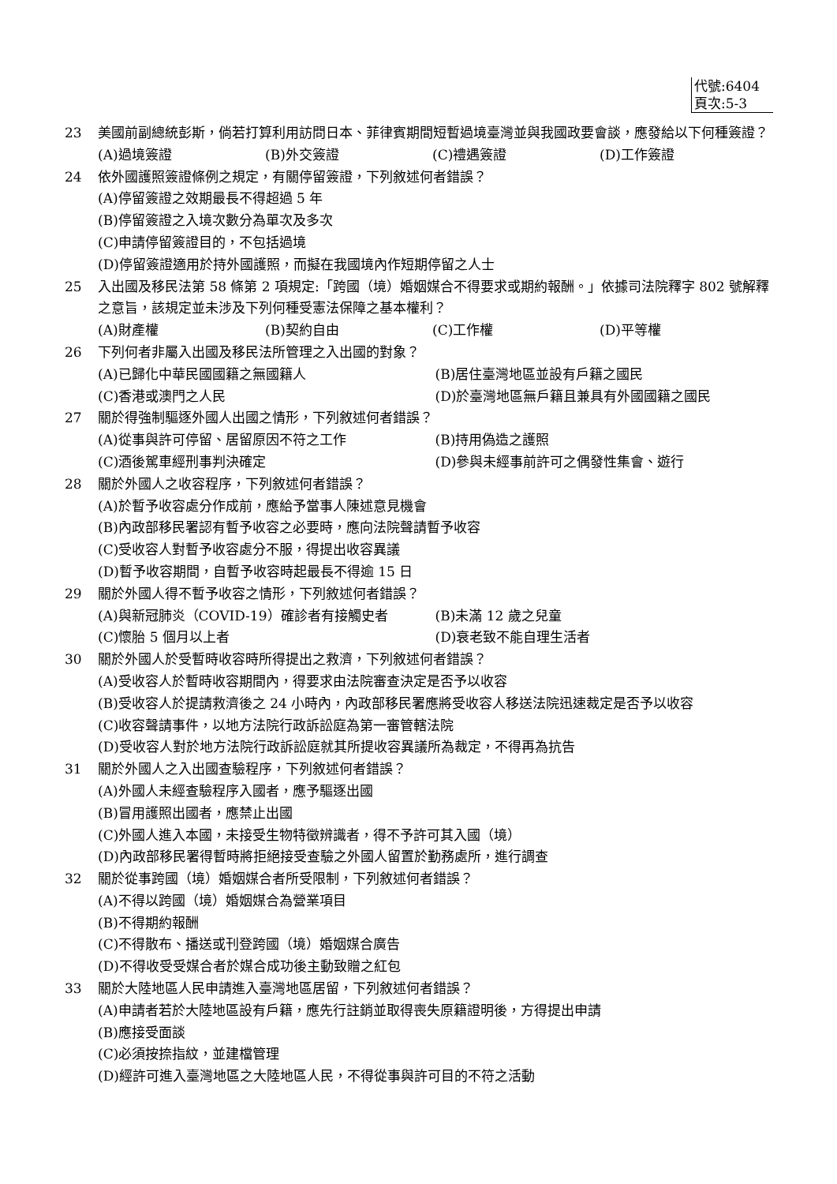代號:6404
頁次:5-3
23 美國前副總統彭斯，倘若打算利用訪問日本、菲律賓期間短暫過境臺灣並與我國政要會談，應發給以下何種簽證？
(A)過境簽證 (B)外交簽證 (C)禮遇簽證 (D)工作簽證
24 依外國護照簽證條例之規定，有關停留簽證，下列敘述何者錯誤？
(A)停留簽證之效期最長不得超過 5 年
(B)停留簽證之入境次數分為單次及多次
(C)申請停留簽證目的，不包括過境
(D)停留簽證適用於持外國護照，而擬在我國境內作短期停留之人士
25 入出國及移民法第 58 條第 2 項規定:「跨國（境）婚姻媒合不得要求或期約報酬。」依據司法院釋字 802 號解釋之意旨，該規定並未涉及下列何種受憲法保障之基本權利？
(A)財產權 (B)契約自由 (C)工作權 (D)平等權
26 下列何者非屬入出國及移民法所管理之入出國的對象？
(A)已歸化中華民國國籍之無國籍人 (B)居住臺灣地區並設有戶籍之國民
(C)香港或澳門之人民 (D)於臺灣地區無戶籍且兼具有外國國籍之國民
27 關於得強制驅逐外國人出國之情形，下列敘述何者錯誤？
(A)從事與許可停留、居留原因不符之工作 (B)持用偽造之護照
(C)酒後駕車經刑事判決確定 (D)參與未經事前許可之偶發性集會、遊行
28 關於外國人之收容程序，下列敘述何者錯誤？
(A)於暫予收容處分作成前，應給予當事人陳述意見機會
(B)內政部移民署認有暫予收容之必要時，應向法院聲請暫予收容
(C)受收容人對暫予收容處分不服，得提出收容異議
(D)暫予收容期間，自暫予收容時起最長不得逾 15 日
29 關於外國人得不暫予收容之情形，下列敘述何者錯誤？
(A)與新冠肺炎（COVID-19）確診者有接觸史者 (B)未滿 12 歲之兒童
(C)懷胎 5 個月以上者 (D)衰老致不能自理生活者
30 關於外國人於受暫時收容時所得提出之救濟，下列敘述何者錯誤？
(A)受收容人於暫時收容期間內，得要求由法院審查決定是否予以收容
(B)受收容人於提請救濟後之 24 小時內，內政部移民署應將受收容人移送法院迅速裁定是否予以收容
(C)收容聲請事件，以地方法院行政訴訟庭為第一審管轄法院
(D)受收容人對於地方法院行政訴訟庭就其所提收容異議所為裁定，不得再為抗告
31 關於外國人之入出國查驗程序，下列敘述何者錯誤？
(A)外國人未經查驗程序入國者，應予驅逐出國
(B)冒用護照出國者，應禁止出國
(C)外國人進入本國，未接受生物特徵辨識者，得不予許可其入國（境）
(D)內政部移民署得暫時將拒絕接受查驗之外國人留置於勤務處所，進行調查
32 關於從事跨國（境）婚姻媒合者所受限制，下列敘述何者錯誤？
(A)不得以跨國（境）婚姻媒合為營業項目
(B)不得期約報酬
(C)不得散布、播送或刊登跨國（境）婚姻媒合廣告
(D)不得收受受媒合者於媒合成功後主動致贈之紅包
33 關於大陸地區人民申請進入臺灣地區居留，下列敘述何者錯誤？
(A)申請者若於大陸地區設有戶籍，應先行註銷並取得喪失原籍證明後，方得提出申請
(B)應接受面談
(C)必須按捺指紋，並建檔管理
(D)經許可進入臺灣地區之大陸地區人民，不得從事與許可目的不符之活動